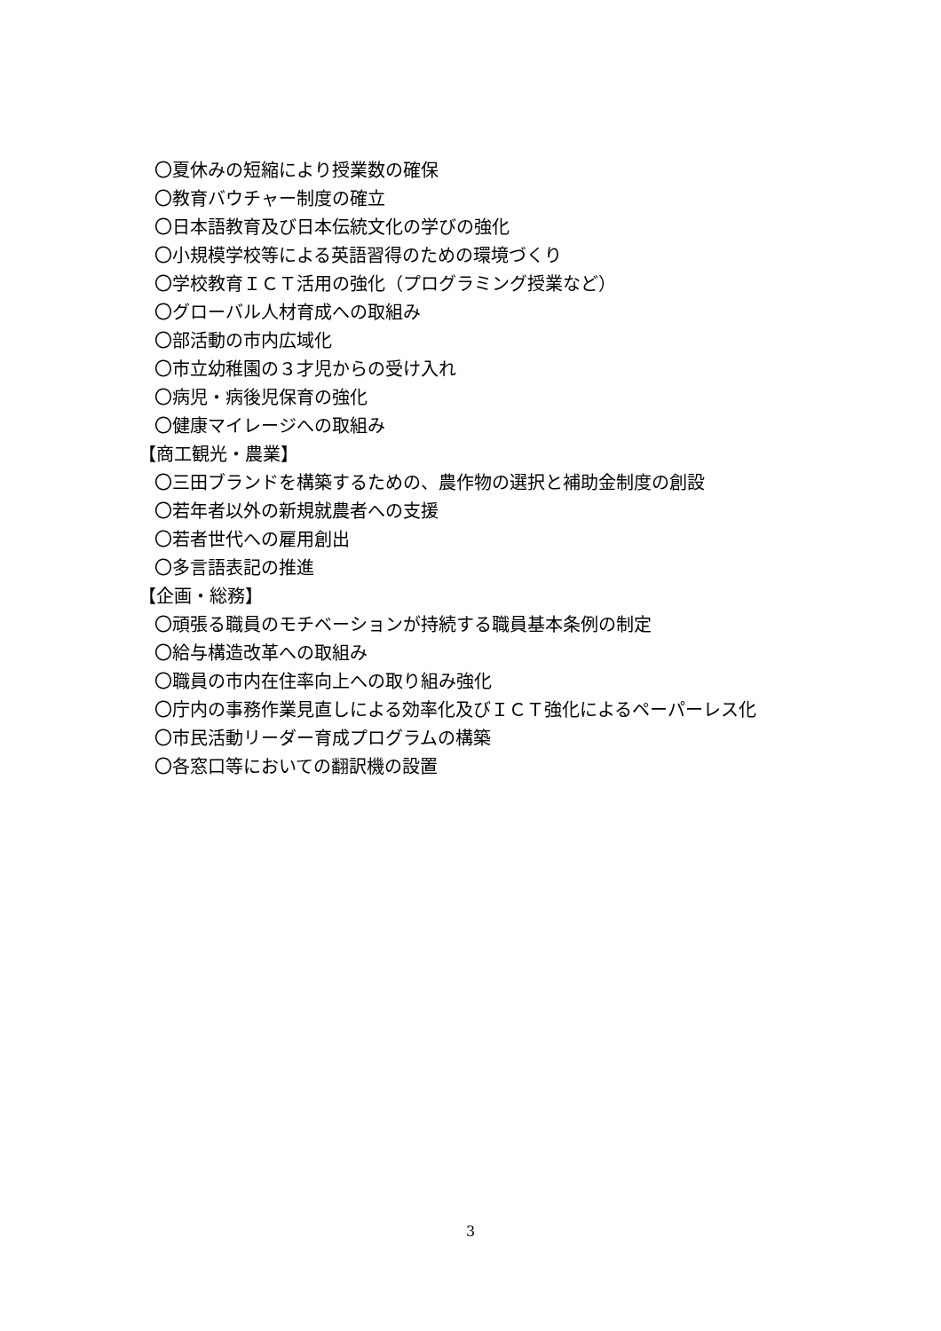〇夏休みの短縮により授業数の確保
〇教育バウチャー制度の確立
〇日本語教育及び日本伝統文化の学びの強化
〇小規模学校等による英語習得のための環境づくり
〇学校教育ＩＣＴ活用の強化（プログラミング授業など）
〇グローバル人材育成への取組み
〇部活動の市内広域化
〇市立幼稚園の３才児からの受け入れ
〇病児・病後児保育の強化
〇健康マイレージへの取組み
【商工観光・農業】
〇三田ブランドを構築するための、農作物の選択と補助金制度の創設
〇若年者以外の新規就農者への支援
〇若者世代への雇用創出
〇多言語表記の推進
【企画・総務】
〇頑張る職員のモチベーションが持続する職員基本条例の制定
〇給与構造改革への取組み
〇職員の市内在住率向上への取り組み強化
〇庁内の事務作業見直しによる効率化及びＩＣＴ強化によるペーパーレス化
〇市民活動リーダー育成プログラムの構築
〇各窓口等においての翻訳機の設置
3